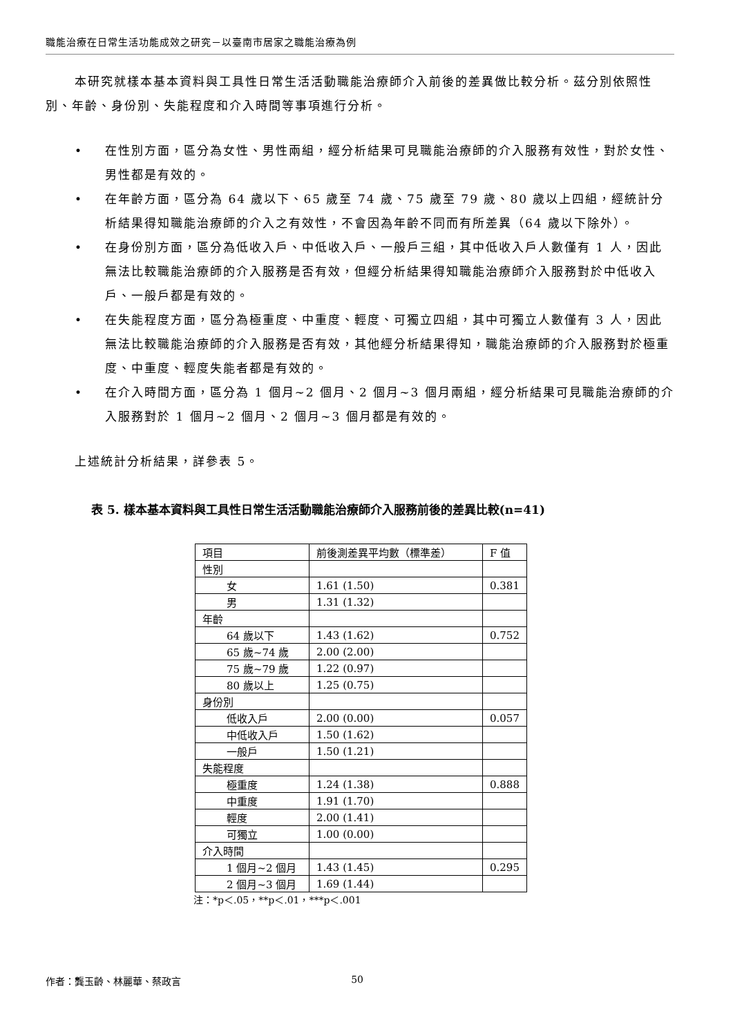職能治療在日常生活功能成效之研究－以臺南市居家之職能治療為例
本研究就樣本基本資料與工具性日常生活活動職能治療師介入前後的差異做比較分析。茲分別依照性別、年齡、身份別、失能程度和介入時間等事項進行分析。
• 在性別方面，區分為女性、男性兩組，經分析結果可見職能治療師的介入服務有效性，對於女性、男性都是有效的。
• 在年齡方面，區分為 64 歲以下、65 歲至 74 歲、75 歲至 79 歲、80 歲以上四組，經統計分析結果得知職能治療師的介入之有效性，不會因為年齡不同而有所差異（64 歲以下除外）。
• 在身份別方面，區分為低收入戶、中低收入戶、一般戶三組，其中低收入戶人數僅有 1 人，因此無法比較職能治療師的介入服務是否有效，但經分析結果得知職能治療師介入服務對於中低收入戶、一般戶都是有效的。
• 在失能程度方面，區分為極重度、中重度、輕度、可獨立四組，其中可獨立人數僅有 3 人，因此無法比較職能治療師的介入服務是否有效，其他經分析結果得知，職能治療師的介入服務對於極重度、中重度、輕度失能者都是有效的。
• 在介入時間方面，區分為 1 個月~2 個月、2 個月~3 個月兩組，經分析結果可見職能治療師的介入服務對於 1 個月~2 個月、2 個月~3 個月都是有效的。
上述統計分析結果，詳參表 5。
表 5. 樣本基本資料與工具性日常生活活動職能治療師介入服務前後的差異比較(n=41)
| 項目 | 前後測差異平均數（標準差） | F 值 |
| 性別 | | |
| 女 | 1.61 (1.50) | 0.381 |
| 男 | 1.31 (1.32) | |
| 年齡 | | |
| 64 歲以下 | 1.43 (1.62) | 0.752 |
| 65 歲~74 歲 | 2.00 (2.00) | |
| 75 歲~79 歲 | 1.22 (0.97) | |
| 80 歲以上 | 1.25 (0.75) | |
| 身份別 | | |
| 低收入戶 | 2.00 (0.00) | 0.057 |
| 中低收入戶 | 1.50 (1.62) | |
| 一般戶 | 1.50 (1.21) | |
| 失能程度 | | |
| 極重度 | 1.24 (1.38) | 0.888 |
| 中重度 | 1.91 (1.70) | |
| 輕度 | 2.00 (1.41) | |
| 可獨立 | 1.00 (0.00) | |
| 介入時間 | | |
| 1 個月~2 個月 | 1.43 (1.45) | 0.295 |
| 2 個月~3 個月 | 1.69 (1.44) | |
注：*p＜.05，**p＜.01，***p＜.001
作者：龔玉齡、林麗華、蔡政言 50